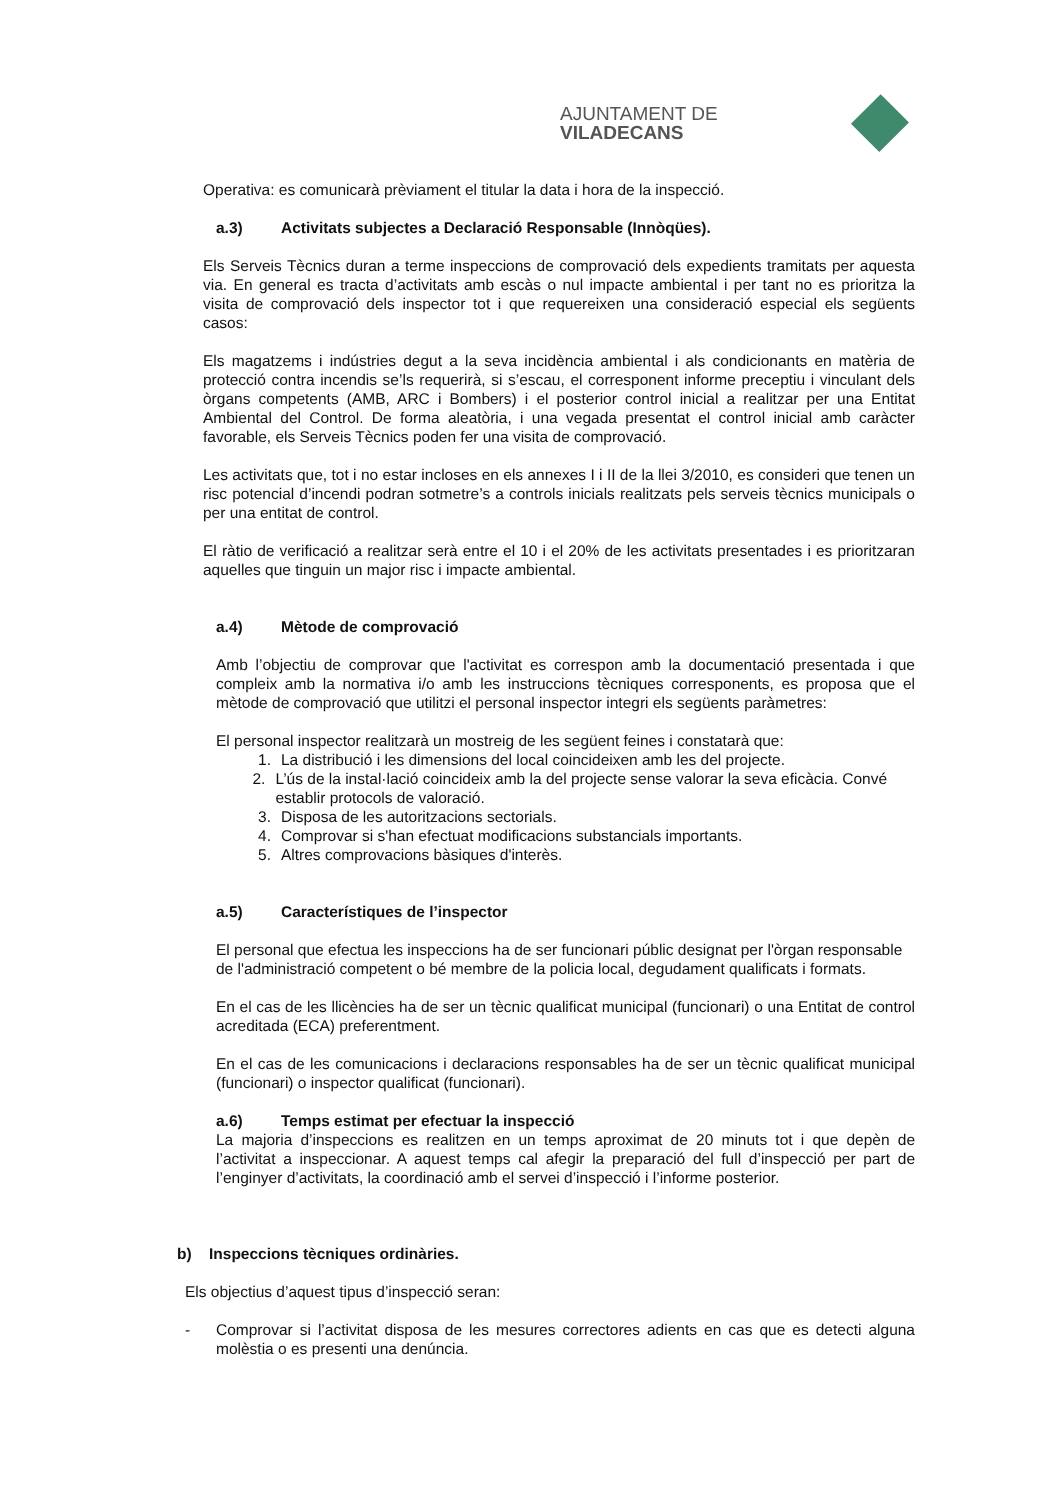AJUNTAMENT DE VILADECANS
Operativa: es comunicarà prèviament el titular la data i hora de la inspecció.
a.3) Activitats subjectes a Declaració Responsable (Innòqües).
Els Serveis Tècnics duran a terme inspeccions de comprovació dels expedients tramitats per aquesta via. En general es tracta d’activitats amb escàs o nul impacte ambiental i per tant no es prioritza la visita de comprovació dels inspector tot i que requereixen una consideració especial els següents casos:
Els magatzems i indústries degut a la seva incidència ambiental i als condicionants en matèria de protecció contra incendis se’ls requerirà, si s’escau, el corresponent informe preceptiu i vinculant dels òrgans competents (AMB, ARC i Bombers) i el posterior control inicial a realitzar per una Entitat Ambiental del Control. De forma aleatòria, i una vegada presentat el control inicial amb caràcter favorable, els Serveis Tècnics poden fer una visita de comprovació.
Les activitats que, tot i no estar incloses en els annexes I i II de la llei 3/2010, es consideri que tenen un risc potencial d’incendi podran sotmetre’s a controls inicials realitzats pels serveis tècnics municipals o per una entitat de control.
El ràtio de verificació a realitzar serà entre el 10 i el 20% de les activitats presentades i es prioritzaran aquelles que tinguin un major risc i impacte ambiental.
a.4) Mètode de comprovació
Amb l’objectiu de comprovar que l'activitat es correspon amb la documentació presentada i que compleix amb la normativa i/o amb les instruccions tècniques corresponents, es proposa que el mètode de comprovació que utilitzi el personal inspector integri els següents paràmetres:
El personal inspector realitzarà un mostreig de les següent feines i constatarà que:
1. La distribució i les dimensions del local coincideixen amb les del projecte.
2. L’ús de la instal·lació coincideix amb la del projecte sense valorar la seva eficàcia. Convé establir protocols de valoració.
3. Disposa de les autoritzacions sectorials.
4. Comprovar si s'han efectuat modificacions substancials importants.
5. Altres comprovacions bàsiques d'interès.
a.5) Característiques de l’inspector
El personal que efectua les inspeccions ha de ser funcionari públic designat per l'òrgan responsable de l'administració competent o bé membre de la policia local, degudament qualificats i formats.
En el cas de les llicències ha de ser un tècnic qualificat municipal (funcionari) o una Entitat de control acreditada (ECA) preferentment.
En el cas de les comunicacions i declaracions responsables ha de ser un tècnic qualificat municipal (funcionari) o inspector qualificat (funcionari).
a.6) Temps estimat per efectuar la inspecció
La majoria d’inspeccions es realitzen en un temps aproximat de 20 minuts tot i que depèn de l’activitat a inspeccionar. A aquest temps cal afegir la preparació del full d’inspecció per part de l’enginyer d’activitats, la coordinació amb el servei d’inspecció i l’informe posterior.
b) Inspeccions tècniques ordinàries.
Els objectius d’aquest tipus d’inspecció seran:
- Comprovar si l’activitat disposa de les mesures correctores adients en cas que es detecti alguna molèstia o es presenti una denúncia.